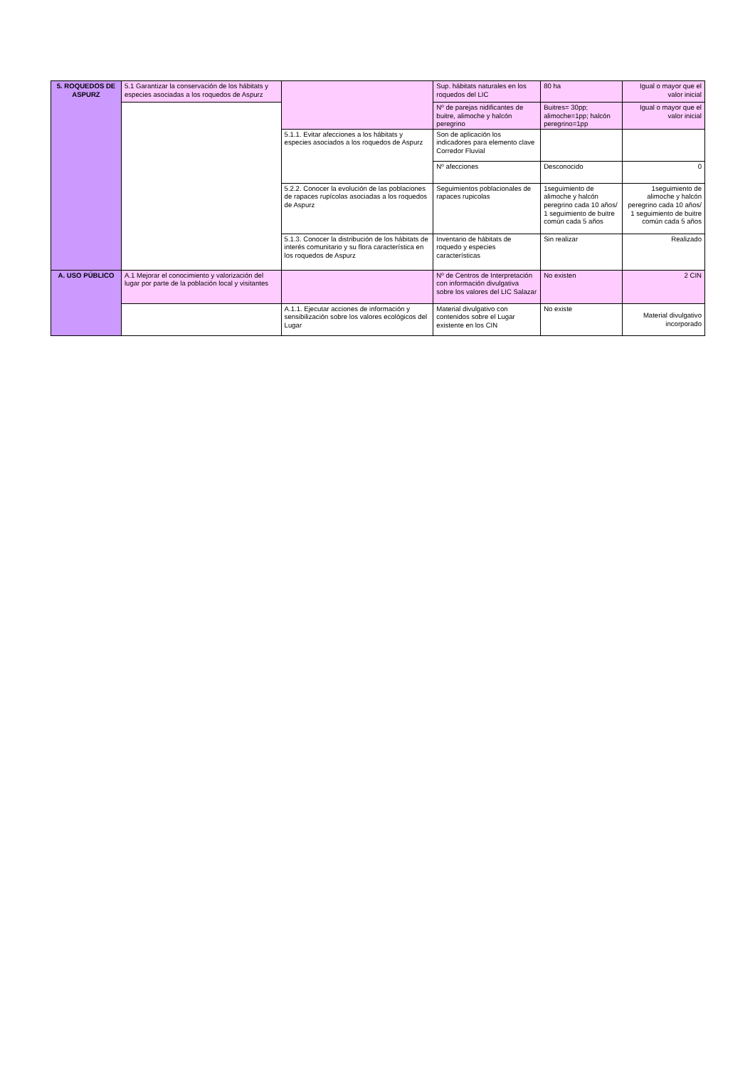| 5. ROQUEDOS DE ASPURZ | 5.1 Garantizar la conservación de los hábitats y especies asociadas a los roquedos de Aspurz | | Sup. hábitats naturales en los roquedos del LIC | 80 ha | Igual o mayor que el valor inicial |
| | | | Nº de parejas nidificantes de buitre, alimoche y halcón peregrino | Buitres= 30pp; alimoche=1pp; halcón peregrino=1pp | Igual o mayor que el valor inicial |
| | | 5.1.1. Evitar afecciones a los hábitats y especies asociados a los roquedos de Aspurz | Son de aplicación los indicadores para elemento clave Corredor Fluvial | | |
| | | | Nº afecciones | Desconocido | 0 |
| | | 5.2.2. Conocer la evolución de las poblaciones de rapaces rupícolas asociadas a los roquedos de Aspurz | Seguimientos poblacionales de rapaces rupicolas | 1seguimiento de alimoche y halcón peregrino cada 10 años/ 1 seguimiento de buitre común cada 5 años | 1seguimiento de alimoche y halcón peregrino cada 10 años/ 1 seguimiento de buitre común cada 5 años |
| | | 5.1.3. Conocer la distribución de los hábitats de interés comunitario y su flora característica en los roquedos de Aspurz | Inventario de hábitats de roquedo y especies características | Sin realizar | Realizado |
| A. USO PÚBLICO | A.1 Mejorar el conocimiento y valorización del lugar por parte de la población local y visitantes | | Nº de Centros de Interpretación con información divulgativa sobre los valores del LIC Salazar | No existen | 2 CIN |
| | | A.1.1. Ejecutar acciones de información y sensibilización sobre los valores ecológicos del Lugar | Material divulgativo con contenidos sobre el Lugar existente en los CIN | No existe | Material divulgativo incorporado |